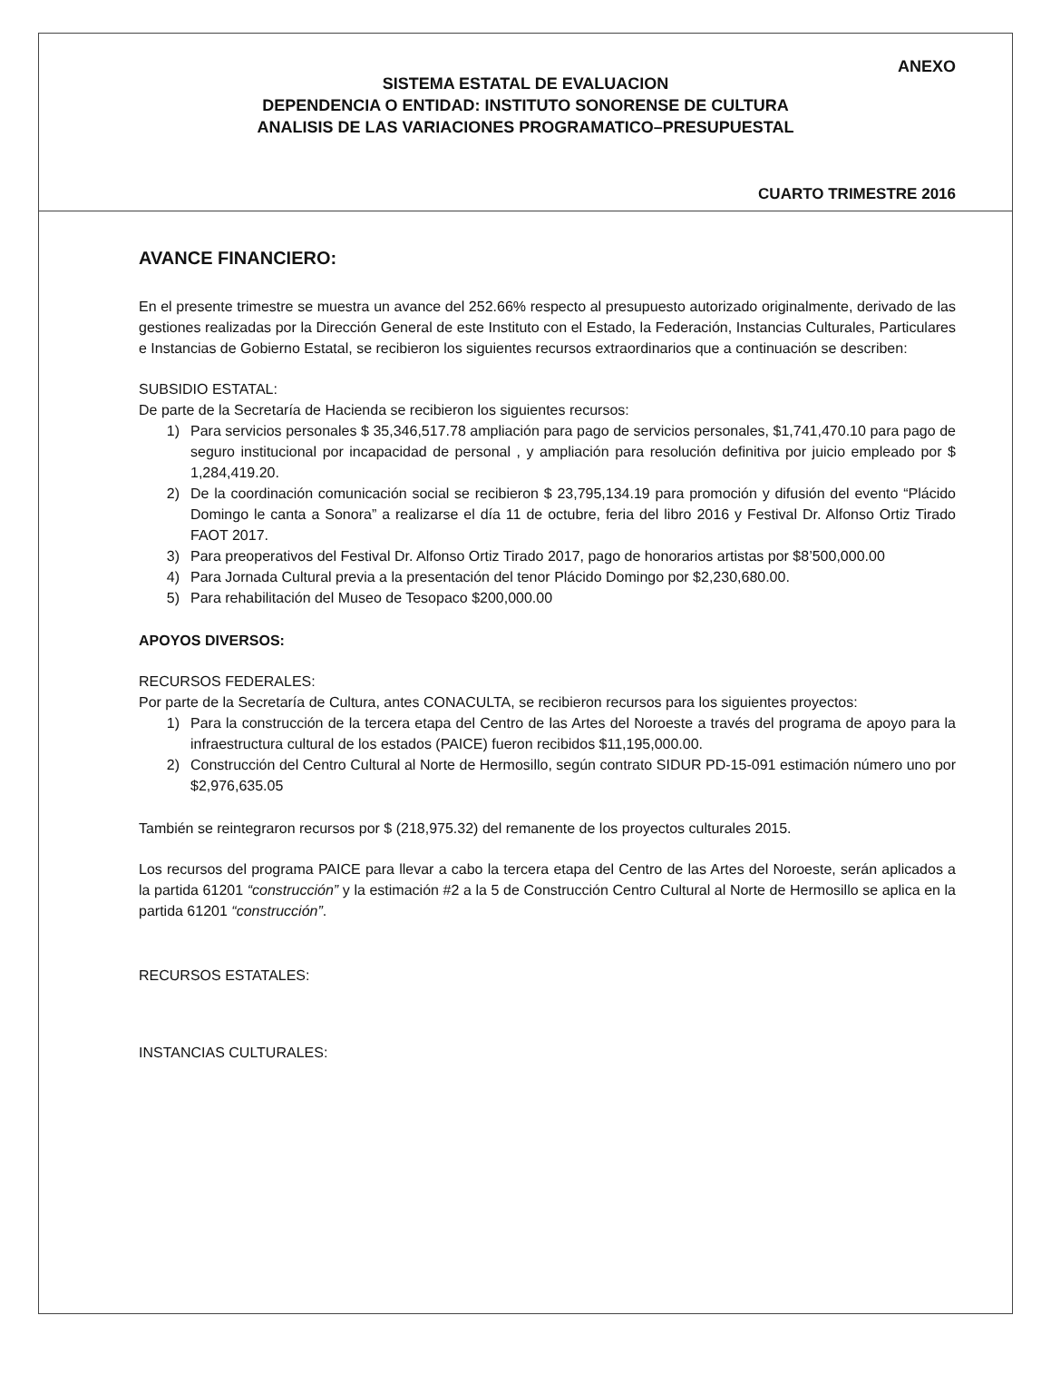ANEXO
SISTEMA ESTATAL DE EVALUACION
DEPENDENCIA O ENTIDAD: INSTITUTO SONORENSE DE CULTURA
ANALISIS DE LAS VARIACIONES PROGRAMATICO–PRESUPUESTAL
CUARTO TRIMESTRE 2016
AVANCE FINANCIERO:
En el presente trimestre se muestra un avance del 252.66% respecto al presupuesto autorizado originalmente, derivado de las gestiones realizadas por la Dirección General de este Instituto con el Estado, la Federación, Instancias Culturales, Particulares e Instancias de Gobierno Estatal, se recibieron los siguientes recursos extraordinarios que a continuación se describen:
SUBSIDIO ESTATAL:
De parte de la Secretaría de Hacienda se recibieron los siguientes recursos:
1) Para servicios personales $ 35,346,517.78 ampliación para pago de servicios personales, $1,741,470.10 para pago de seguro institucional por incapacidad de personal , y ampliación para resolución definitiva por juicio empleado por $ 1,284,419.20.
2) De la coordinación comunicación social se recibieron $ 23,795,134.19 para promoción y difusión del evento “Plácido Domingo le canta a Sonora” a realizarse el día 11 de octubre, feria del libro 2016 y Festival Dr. Alfonso Ortiz Tirado FAOT 2017.
3) Para preoperativos del Festival Dr. Alfonso Ortiz Tirado 2017, pago de honorarios artistas por $8’500,000.00
4) Para Jornada Cultural previa a la presentación del tenor Plácido Domingo por $2,230,680.00.
5) Para rehabilitación del Museo de Tesopaco $200,000.00
APOYOS DIVERSOS:
RECURSOS FEDERALES:
Por parte de la Secretaría de Cultura, antes CONACULTA, se recibieron recursos para los siguientes proyectos:
1) Para la construcción de la tercera etapa del Centro de las Artes del Noroeste a través del programa de apoyo para la infraestructura cultural de los estados (PAICE) fueron recibidos $11,195,000.00.
2) Construcción del Centro Cultural al Norte de Hermosillo, según contrato SIDUR PD-15-091 estimación número uno por $2,976,635.05
También se reintegraron recursos por $ (218,975.32) del remanente de los proyectos culturales 2015.
Los recursos del programa PAICE para llevar a cabo la tercera etapa del Centro de las Artes del Noroeste, serán aplicados a la partida 61201 “construcción” y la estimación #2 a la 5 de Construcción Centro Cultural al Norte de Hermosillo se aplica en la partida 61201 “construcción”.
RECURSOS ESTATALES:
INSTANCIAS CULTURALES: